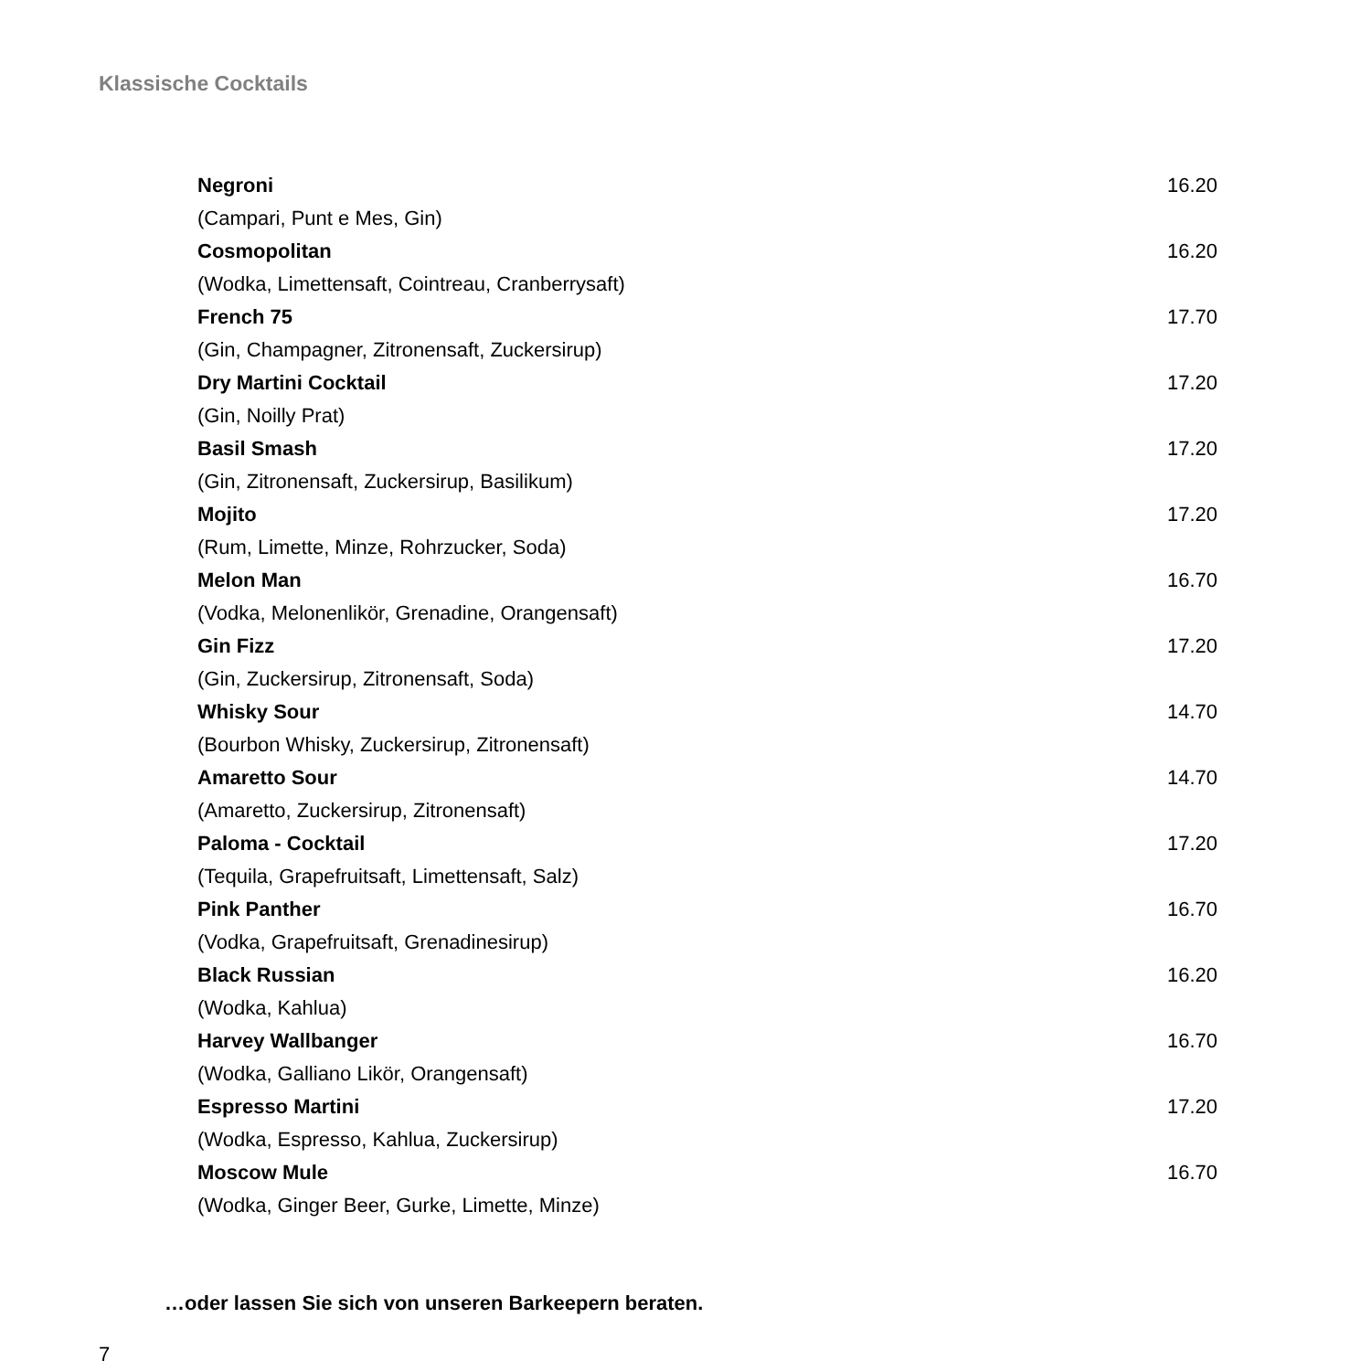Klassische Cocktails
Negroni 16.20
(Campari, Punt e Mes, Gin)
Cosmopolitan 16.20
(Wodka, Limettensaft, Cointreau, Cranberrysaft)
French 75 17.70
(Gin, Champagner, Zitronensaft, Zuckersirup)
Dry Martini Cocktail 17.20
(Gin, Noilly Prat)
Basil Smash 17.20
(Gin, Zitronensaft, Zuckersirup, Basilikum)
Mojito 17.20
(Rum, Limette, Minze, Rohrzucker, Soda)
Melon Man 16.70
(Vodka, Melonenlikör, Grenadine, Orangensaft)
Gin Fizz 17.20
(Gin, Zuckersirup, Zitronensaft, Soda)
Whisky Sour 14.70
(Bourbon Whisky, Zuckersirup, Zitronensaft)
Amaretto Sour 14.70
(Amaretto, Zuckersirup, Zitronensaft)
Paloma - Cocktail 17.20
(Tequila, Grapefruitsaft, Limettensaft, Salz)
Pink Panther 16.70
(Vodka, Grapefruitsaft, Grenadinesirup)
Black Russian 16.20
(Wodka, Kahlua)
Harvey Wallbanger 16.70
(Wodka, Galliano Likör, Orangensaft)
Espresso Martini 17.20
(Wodka, Espresso, Kahlua, Zuckersirup)
Moscow Mule 16.70
(Wodka, Ginger Beer, Gurke, Limette, Minze)
…oder lassen Sie sich von unseren Barkeepern beraten.
7